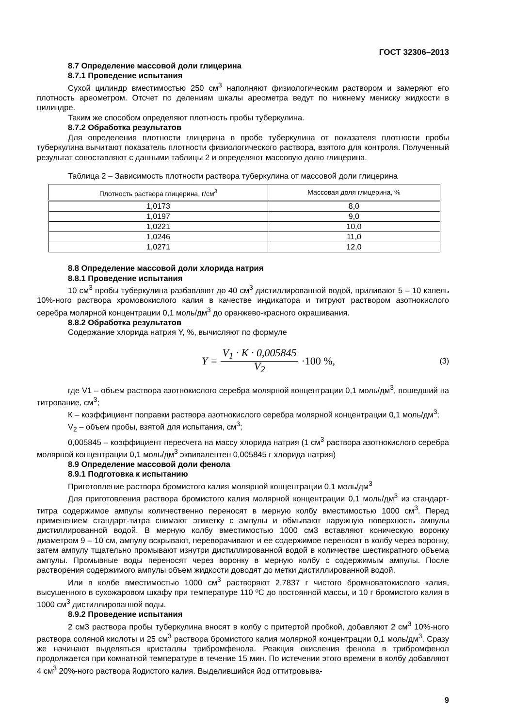ГОСТ 32306–2013
8.7 Определение массовой доли глицерина
8.7.1 Проведение испытания
Сухой цилиндр вместимостью 250 см<sup>3</sup> наполняют физиологическим раствором и замеряют его плотность ареометром. Отсчет по делениям шкалы ареометра ведут по нижнему мениску жидкости в цилиндре.
Таким же способом определяют плотность пробы туберкулина.
8.7.2 Обработка результатов
Для определения плотности глицерина в пробе туберкулина от показателя плотности пробы туберкулина вычитают показатель плотности физиологического раствора, взятого для контроля. Полученный результат сопоставляют с данными таблицы 2 и определяют массовую долю глицерина.
Таблица 2 – Зависимость плотности раствора туберкулина от массовой доли глицерина
| Плотность раствора глицерина, г/см<sup>3</sup> | Массовая доля глицерина, % |
| --- | --- |
| 1,0173 | 8,0 |
| 1,0197 | 9,0 |
| 1,0221 | 10,0 |
| 1,0246 | 11,0 |
| 1,0271 | 12,0 |
8.8 Определение массовой доли хлорида натрия
8.8.1 Проведение испытания
10 см<sup>3</sup> пробы туберкулина разбавляют до 40 см<sup>3</sup> дистиллированной водой, приливают 5 – 10 капель 10%-ного раствора хромовокислого калия в качестве индикатора и титруют раствором азотнокислого серебра молярной концентрации 0,1 моль/дм<sup>3</sup> до оранжево-красного окрашивания.
8.8.2 Обработка результатов
Содержание хлорида натрия Y, %, вычисляют по формуле
Y = V<sub>1</sub> · K · 0,005845 V<sub>2</sub> ·100 %,
(3)
где V1 – объем раствора азотнокислого серебра молярной концентрации 0,1 моль/дм<sup>3</sup>, пошедший на титрование, см<sup>3</sup>;
К – коэффициент поправки раствора азотнокислого серебра молярной концентрации 0,1 моль/дм<sup>3</sup>;
V<sub>2</sub> – объем пробы, взятой для испытания, см<sup>3</sup>;
0,005845 – коэффициент пересчета на массу хлорида натрия (1 см<sup>3</sup> раствора азотнокислого серебра молярной концентрации 0,1 моль/дм<sup>3</sup> эквивалентен 0,005845 г хлорида натрия)
8.9 Определение массовой доли фенола
8.9.1 Подготовка к испытанию
Приготовление раствора бромистого калия молярной концентрации 0,1 моль/дм<sup>3</sup>
Для приготовления раствора бромистого калия молярной концентрации 0,1 моль/дм<sup>3</sup> из стандарт-титра содержимое ампулы количественно переносят в мерную колбу вместимостью 1000 см<sup>3</sup>. Перед применением стандарт-титра снимают этикетку с ампулы и обмывают наружную поверхность ампулы дистиллированной водой. В мерную колбу вместимостью 1000 см3 вставляют коническую воронку диаметром 9 – 10 см, ампулу вскрывают, переворачивают и ее содержимое переносят в колбу через воронку, затем ампулу тщательно промывают изнутри дистиллированной водой в количестве шестикратного объема ампулы. Промывные воды переносят через воронку в мерную колбу с содержимым ампулы. После растворения содержимого ампулы объем жидкости доводят до метки дистиллированной водой.
Или в колбе вместимостью 1000 см<sup>3</sup> растворяют 2,7837 г чистого бромноватокислого калия, высушенного в сухожаровом шкафу при температуре 110 ºС до постоянной массы, и 10 г бромистого калия в 1000 см<sup>3</sup> дистиллированной воды.
8.9.2 Проведение испытания
2 см3 раствора пробы туберкулина вносят в колбу с притертой пробкой, добавляют 2 см<sup>3</sup> 10%-ного раствора соляной кислоты и 25 см<sup>3</sup> раствора бромистого калия молярной концентрации 0,1 моль/дм<sup>3</sup>. Сразу же начинают выделяться кристаллы трибромфенола. Реакция окисления фенола в трибромфенол продолжается при комнатной температуре в течение 15 мин. По истечении этого времени в колбу добавляют 4 см<sup>3</sup> 20%-ного раствора йодистого калия. Выделившийся йод оттитровыва-
9